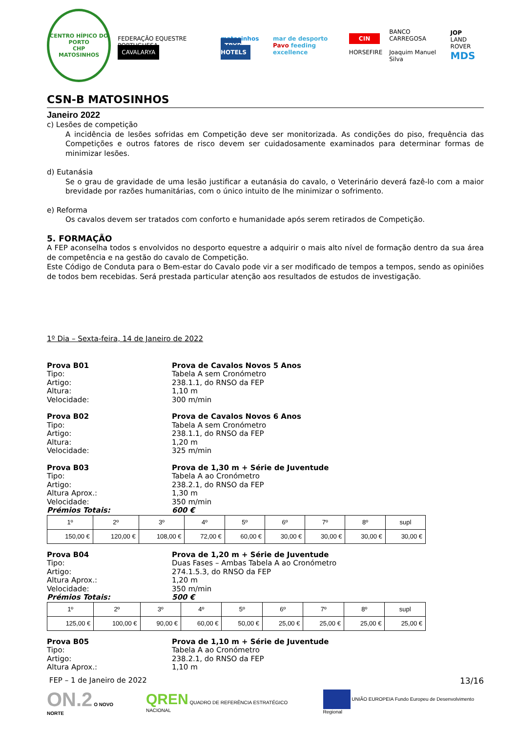CENTRO HÍPICO DO PORTO
CHP
MATOSINHOS
FEDERAÇÃO EQUESTRE PORTUGUESA
CAVALARYA
matosinhos
TRYP HOTELS
mar de desporto
Pavo feeding excellence
CIN
HORSEFIRE
BANCO CARREGOSA
Joaquim Manuel Silva
JOP
LAND ROVER
MDS
CSN-B MATOSINHOS
Janeiro 2022
c) Lesões de competição
A incidência de lesões sofridas em Competição deve ser monitorizada. As condições do piso, frequência das Competições e outros fatores de risco devem ser cuidadosamente examinados para determinar formas de minimizar lesões.
d) Eutanásia
Se o grau de gravidade de uma lesão justificar a eutanásia do cavalo, o Veterinário deverá fazê-lo com a maior brevidade por razões humanitárias, com o único intuito de lhe minimizar o sofrimento.
e) Reforma
Os cavalos devem ser tratados com conforto e humanidade após serem retirados de Competição.
5. FORMAÇÃO
A FEP aconselha todos s envolvidos no desporto equestre a adquirir o mais alto nível de formação dentro da sua área de competência e na gestão do cavalo de Competição.
Este Código de Conduta para o Bem-estar do Cavalo pode vir a ser modificado de tempos a tempos, sendo as opiniões de todos bem recebidas. Será prestada particular atenção aos resultados de estudos de investigação.
1º Dia – Sexta-feira, 14 de Janeiro de 2022
Prova B01 Prova de Cavalos Novos 5 Anos
Tipo: Tabela A sem Cronómetro
Artigo: 238.1.1, do RNSO da FEP
Altura: 1,10 m
Velocidade: 300 m/min
Prova B02 Prova de Cavalos Novos 6 Anos
Tipo: Tabela A sem Cronómetro
Artigo: 238.1.1, do RNSO da FEP
Altura: 1,20 m
Velocidade: 325 m/min
Prova B03 Prova de 1,30 m + Série de Juventude
Tipo: Tabela A ao Cronómetro
Artigo: 238.2.1, do RNSO da FEP
Altura Aprox.: 1,30 m
Velocidade: 350 m/min
Prémios Totais: 600 €
| 1º | 2º | 3º | 4º | 5º | 6º | 7º | 8º | supl |
| 150,00 € | 120,00 € | 108,00 € | 72,00 € | 60,00 € | 30,00 € | 30,00 € | 30,00 € | 30,00 € |
Prova B04 Prova de 1,20 m + Série de Juventude
Tipo: Duas Fases – Ambas Tabela A ao Cronómetro
Artigo: 274.1.5.3, do RNSO da FEP
Altura Aprox.: 1,20 m
Velocidade: 350 m/min
Prémios Totais: 500 €
| 1º | 2º | 3º | 4º | 5º | 6º | 7º | 8º | supl |
| 125,00 € | 100,00 € | 90,00 € | 60,00 € | 50,00 € | 25,00 € | 25,00 € | 25,00 € | 25,00 € |
Prova B05 Prova de 1,10 m + Série de Juventude
Tipo: Tabela A ao Cronómetro
Artigo: 238.2.1, do RNSO da FEP
Altura Aprox.: 1,10 m
FEP – 1 de Janeiro de 2022 13/16
ON.2 O NOVO NORTE QREN QUADRO DE REFERÊNCIA ESTRATÉGICO NACIONAL UNIÃO EUROPEIA Fundo Europeu de Desenvolvimento Regional